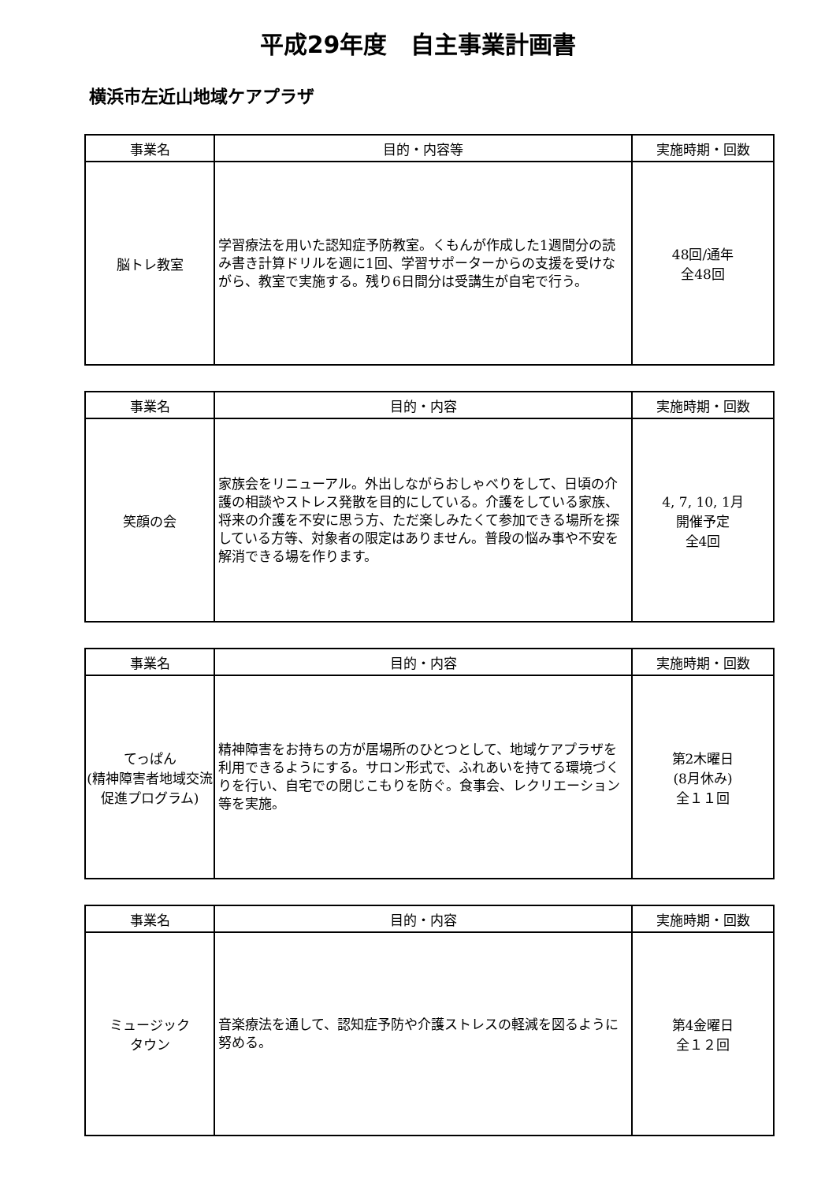平成29年度　自主事業計画書
横浜市左近山地域ケアプラザ
| 事業名 | 目的・内容等 | 実施時期・回数 |
| --- | --- | --- |
| 脳トレ教室 | 学習療法を用いた認知症予防教室。くもんが作成した1週間分の読み書き計算ドリルを週に1回、学習サポーターからの支援を受けながら、教室で実施する。残り6日間分は受講生が自宅で行う。 | 48回/通年 全48回 |
| 事業名 | 目的・内容 | 実施時期・回数 |
| --- | --- | --- |
| 笑顔の会 | 家族会をリニューアル。外出しながらおしゃべりをして、日頃の介護の相談やストレス発散を目的にしている。介護をしている家族、将来の介護を不安に思う方、ただ楽しみたくて参加できる場所を探している方等、対象者の限定はありません。普段の悩み事や不安を解消できる場を作ります。 | 4, 7, 10, 1月 開催予定 全4回 |
| 事業名 | 目的・内容 | 実施時期・回数 |
| --- | --- | --- |
| てっぱん (精神障害者地域交流促進プログラム) | 精神障害をお持ちの方が居場所のひとつとして、地域ケアプラザを利用できるようにする。サロン形式で、ふれあいを持てる環境づくりを行い、自宅での閉じこもりを防ぐ。食事会、レクリエーション等を実施。 | 第2木曜日 (8月休み) 全１１回 |
| 事業名 | 目的・内容 | 実施時期・回数 |
| --- | --- | --- |
| ミュージック タウン | 音楽療法を通して、認知症予防や介護ストレスの軽減を図るように努める。 | 第4金曜日 全１２回 |